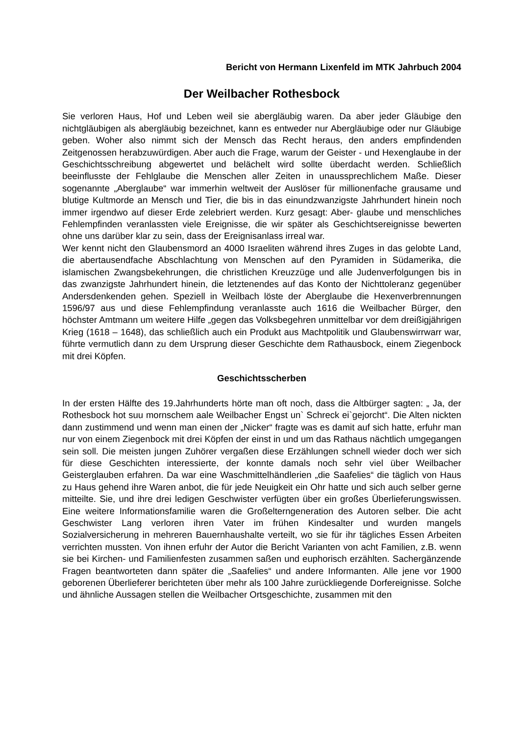Bericht von Hermann Lixenfeld im MTK Jahrbuch 2004
Der Weilbacher Rothesbock
Sie verloren Haus, Hof und Leben weil sie abergläubig waren. Da aber jeder Gläubige den nichtgläubigen als abergläubig bezeichnet, kann es entweder nur Abergläubige oder nur Gläubige geben. Woher also nimmt sich der Mensch das Recht heraus, den anders empfindenden Zeitgenossen herabzuwürdigen. Aber auch die Frage, warum der Geister - und Hexenglaube in der Geschichtsschreibung abgewertet und belächelt wird sollte überdacht werden. Schließlich beeinflusste der Fehlglaube die Menschen aller Zeiten in unaussprechlichem Maße. Dieser sogenannte „Aberglaube“ war immerhin weltweit der Auslöser für millionenfache grausame und blutige Kultmorde an Mensch und Tier, die bis in das einundzwanzigste Jahrhundert hinein noch immer irgendwo auf dieser Erde zelebriert werden. Kurz gesagt: Aber- glaube und menschliches Fehlempfinden veranlassten viele Ereignisse, die wir später als Geschichtsereignisse bewerten ohne uns darüber klar zu sein, dass der Ereignisanlass irreal war.
Wer kennt nicht den Glaubensmord an 4000 Israeliten während ihres Zuges in das gelobte Land, die abertausendfache Abschlachtung von Menschen auf den Pyramiden in Südamerika, die islamischen Zwangsbekehrungen, die christlichen Kreuzzüge und alle Judenverfolgungen bis in das zwanzigste Jahrhundert hinein, die letztenendes auf das Konto der Nichttoleranz gegenüber Andersdenkenden gehen. Speziell in Weilbach löste der Aberglaube die Hexenverbrennungen 1596/97 aus und diese Fehlempfindung veranlasste auch 1616 die Weilbacher Bürger, den höchster Amtmann um weitere Hilfe „gegen das Volksbegehren unmittelbar vor dem dreißigjährigen Krieg (1618 – 1648), das schließlich auch ein Produkt aus Machtpolitik und Glaubenswirrwarr war, führte vermutlich dann zu dem Ursprung dieser Geschichte dem Rathausbock, einem Ziegenbock mit drei Köpfen.
Geschichtsscherben
In der ersten Hälfte des 19.Jahrhunderts hörte man oft noch, dass die Altbürger sagten: „ Ja, der Rothesbock hot suu mornschem aale Weilbacher Engst un` Schreck ei`gejorcht“. Die Alten nickten dann zustimmend und wenn man einen der „Nicker“ fragte was es damit auf sich hatte, erfuhr man nur von einem Ziegenbock mit drei Köpfen der einst in und um das Rathaus nächtlich umgegangen sein soll. Die meisten jungen Zuhörer vergaßen diese Erzählungen schnell wieder doch wer sich für diese Geschichten interessierte, der konnte damals noch sehr viel über Weilbacher Geisterglauben erfahren. Da war eine Waschmittelhändlerien „die Saafelies“ die täglich von Haus zu Haus gehend ihre Waren anbot, die für jede Neuigkeit ein Ohr hatte und sich auch selber gerne mitteilte. Sie, und ihre drei ledigen Geschwister verfügten über ein großes Überlieferungswissen. Eine weitere Informationsfamilie waren die Großelterngeneration des Autoren selber. Die acht Geschwister Lang verloren ihren Vater im frühen Kindesalter und wurden mangels Sozialversicherung in mehreren Bauernhaushalte verteilt, wo sie für ihr tägliches Essen Arbeiten verrichten mussten. Von ihnen erfuhr der Autor die Bericht Varianten von acht Familien, z.B. wenn sie bei Kirchen- und Familienfesten zusammen saßen und euphorisch erzählten. Sachergänzende Fragen beantworteten dann später die „Saafelies“ und andere Informanten. Alle jene vor 1900 geborenen Überlieferer berichteten über mehr als 100 Jahre zurückliegende Dorfereignisse. Solche und ähnliche Aussagen stellen die Weilbacher Ortsgeschichte, zusammen mit den